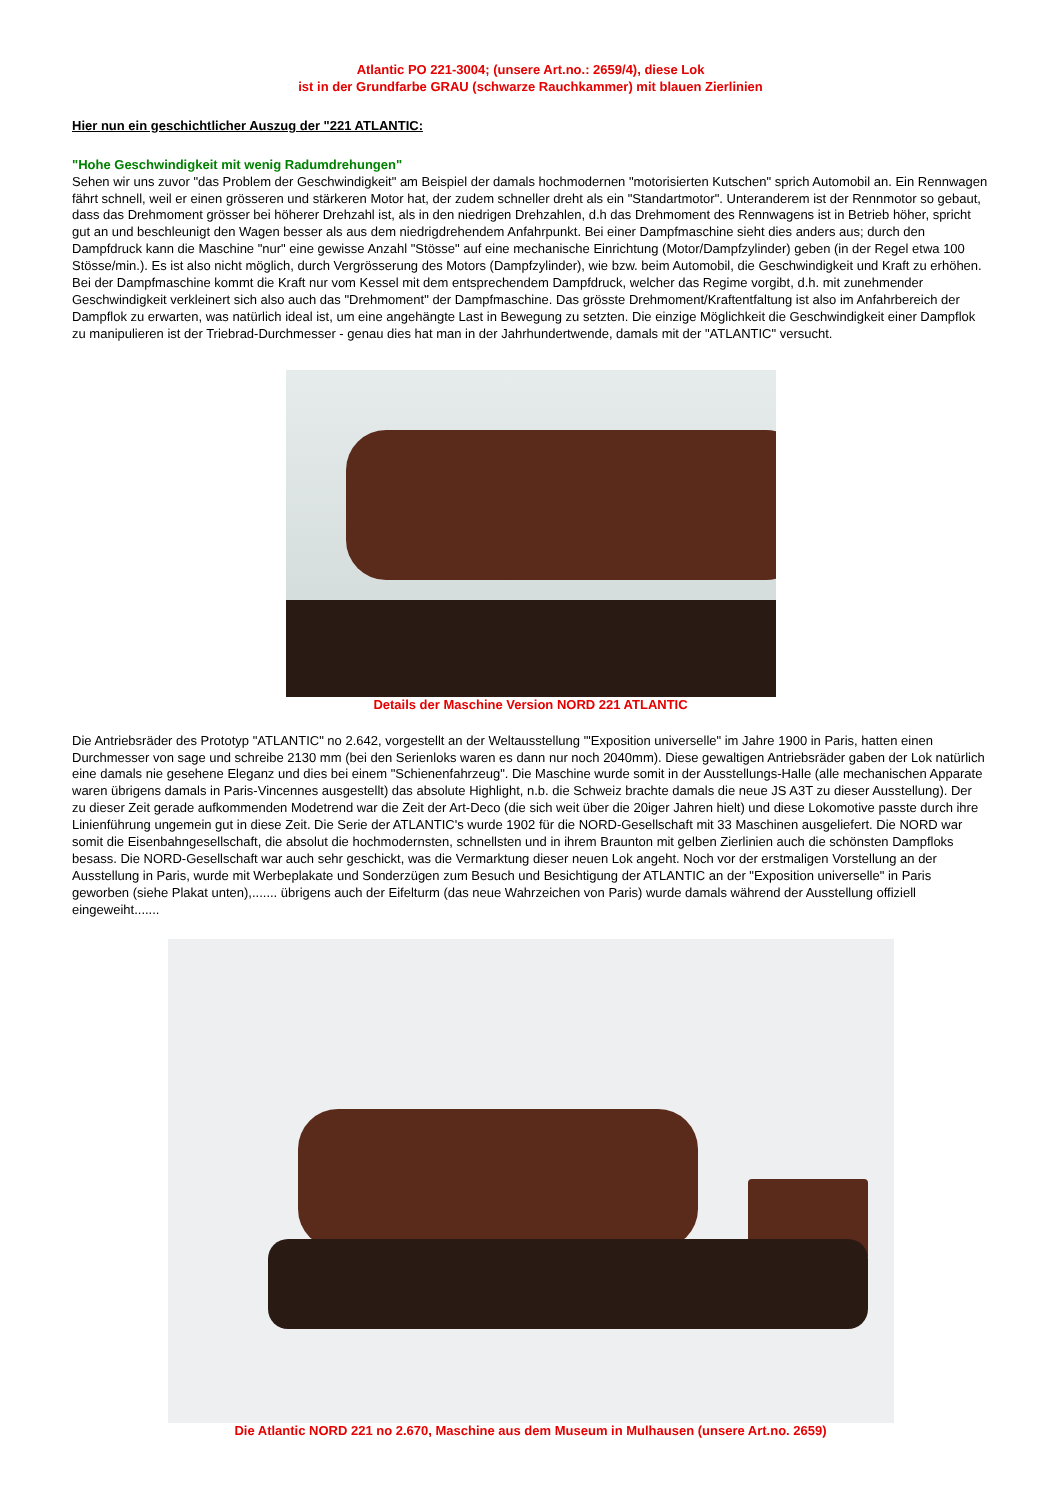Atlantic PO 221-3004; (unsere Art.no.: 2659/4), diese Lok
ist in der Grundfarbe GRAU (schwarze Rauchkammer) mit blauen Zierlinien
Hier nun ein geschichtlicher Auszug der "221 ATLANTIC:
"Hohe Geschwindigkeit mit wenig Radumdrehungen"
Sehen wir uns zuvor "das Problem der Geschwindigkeit" am Beispiel der damals hochmodernen "motorisierten Kutschen" sprich Automobil an. Ein Rennwagen fährt schnell, weil er einen grösseren und stärkeren Motor hat, der zudem schneller dreht als ein "Standartmotor". Unteranderem ist der Rennmotor so gebaut, dass das Drehmoment grösser bei höherer Drehzahl ist, als in den niedrigen Drehzahlen, d.h das Drehmoment des Rennwagens ist in Betrieb höher, spricht gut an und beschleunigt den Wagen besser als aus dem niedrigdrehendem Anfahrpunkt. Bei einer Dampfmaschine sieht dies anders aus; durch den Dampfdruck kann die Maschine "nur" eine gewisse Anzahl "Stösse" auf eine mechanische Einrichtung (Motor/Dampfzylinder) geben (in der Regel etwa 100 Stösse/min.). Es ist also nicht möglich, durch Vergrösserung des Motors (Dampfzylinder), wie bzw. beim Automobil, die Geschwindigkeit und Kraft zu erhöhen. Bei der Dampfmaschine kommt die Kraft nur vom Kessel mit dem entsprechendem Dampfdruck, welcher das Regime vorgibt, d.h. mit zunehmender Geschwindigkeit verkleinert sich also auch das "Drehmoment" der Dampfmaschine. Das grösste Drehmoment/Kraftentfaltung ist also im Anfahrbereich der Dampflok zu erwarten, was natürlich ideal ist, um eine angehängte Last in Bewegung zu setzten. Die einzige Möglichkeit die Geschwindigkeit einer Dampflok zu manipulieren ist der Triebrad-Durchmesser - genau dies hat man in der Jahrhundertwende, damals mit der "ATLANTIC" versucht.
Details der Maschine Version NORD 221 ATLANTIC
Die Antriebsräder des Prototyp "ATLANTIC" no 2.642, vorgestellt an der Weltausstellung "'Exposition universelle" im Jahre 1900 in Paris, hatten einen Durchmesser von sage und schreibe 2130 mm (bei den Serienloks waren es dann nur noch 2040mm). Diese gewaltigen Antriebsräder gaben der Lok natürlich eine damals nie gesehene Eleganz und dies bei einem "Schienenfahrzeug". Die Maschine wurde somit in der Ausstellungs-Halle (alle mechanischen Apparate waren übrigens damals in Paris-Vincennes ausgestellt) das absolute Highlight, n.b. die Schweiz brachte damals die neue JS A3T zu dieser Ausstellung). Der zu dieser Zeit gerade aufkommenden Modetrend war die Zeit der Art-Deco (die sich weit über die 20iger Jahren hielt) und diese Lokomotive passte durch ihre Linienführung ungemein gut in diese Zeit. Die Serie der ATLANTIC's wurde 1902 für die NORD-Gesellschaft mit 33 Maschinen ausgeliefert. Die NORD war somit die Eisenbahngesellschaft, die absolut die hochmodernsten, schnellsten und in ihrem Braunton mit gelben Zierlinien auch die schönsten Dampfloks besass. Die NORD-Gesellschaft war auch sehr geschickt, was die Vermarktung dieser neuen Lok angeht. Noch vor der erstmaligen Vorstellung an der Ausstellung in Paris, wurde mit Werbeplakate und Sonderzügen zum Besuch und Besichtigung der ATLANTIC an der "Exposition universelle" in Paris geworben (siehe Plakat unten),....... übrigens auch der Eifelturm (das neue Wahrzeichen von Paris) wurde damals während der Ausstellung offiziell eingeweiht.......
Die Atlantic NORD 221 no 2.670, Maschine aus dem Museum in Mulhausen (unsere Art.no. 2659)